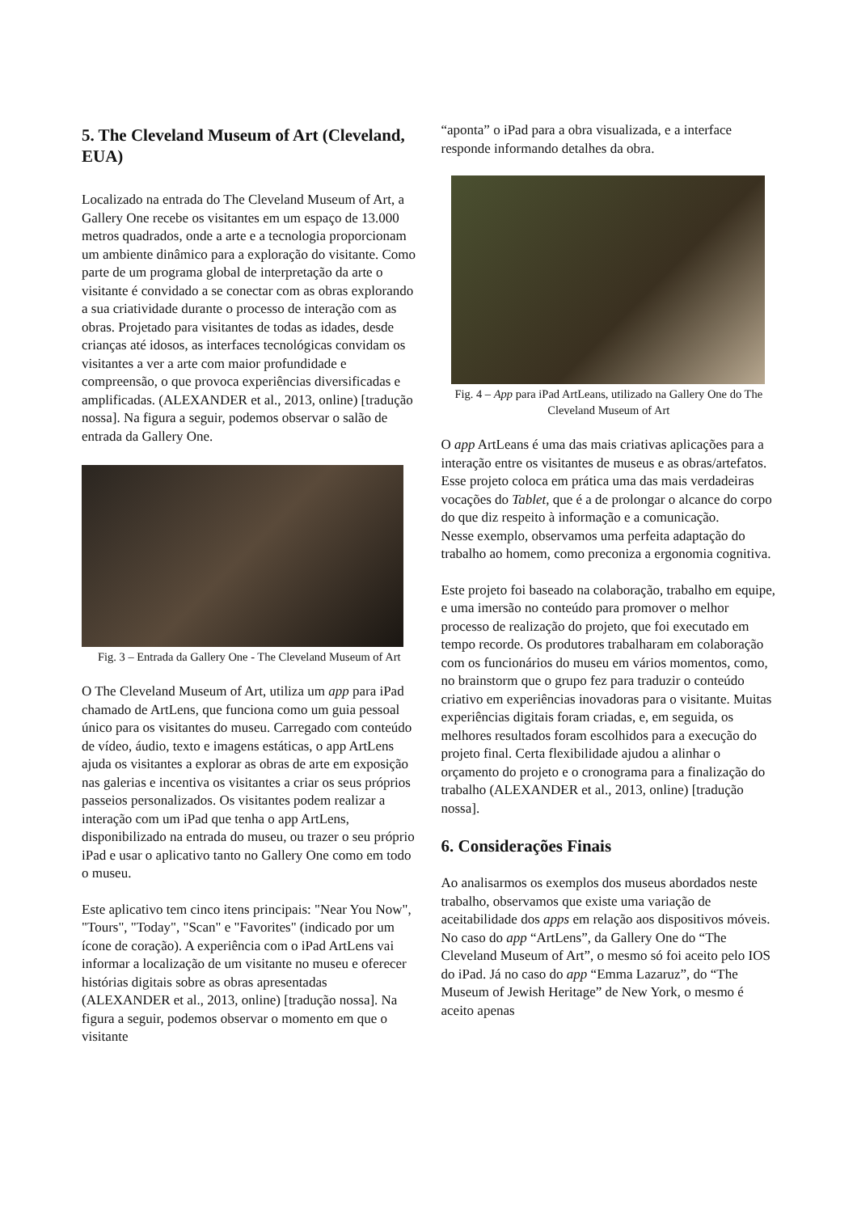5. The Cleveland Museum of Art (Cleveland, EUA)
Localizado na entrada do The Cleveland Museum of Art, a Gallery One recebe os visitantes em um espaço de 13.000 metros quadrados, onde a arte e a tecnologia proporcionam um ambiente dinâmico para a exploração do visitante. Como parte de um programa global de interpretação da arte o visitante é convidado a se conectar com as obras explorando a sua criatividade durante o processo de interação com as obras. Projetado para visitantes de todas as idades, desde crianças até idosos, as interfaces tecnológicas convidam os visitantes a ver a arte com maior profundidade e compreensão, o que provoca experiências diversificadas e amplificadas. (ALEXANDER et al., 2013, online) [tradução nossa]. Na figura a seguir, podemos observar o salão de entrada da Gallery One.
Fig. 3 – Entrada da Gallery One - The Cleveland Museum of Art
O The Cleveland Museum of Art, utiliza um app para iPad chamado de ArtLens, que funciona como um guia pessoal único para os visitantes do museu. Carregado com conteúdo de vídeo, áudio, texto e imagens estáticas, o app ArtLens ajuda os visitantes a explorar as obras de arte em exposição nas galerias e incentiva os visitantes a criar os seus próprios passeios personalizados. Os visitantes podem realizar a interação com um iPad que tenha o app ArtLens, disponibilizado na entrada do museu, ou trazer o seu próprio iPad e usar o aplicativo tanto no Gallery One como em todo o museu.
Este aplicativo tem cinco itens principais: "Near You Now", "Tours", "Today", "Scan" e "Favorites" (indicado por um ícone de coração). A experiência com o iPad ArtLens vai informar a localização de um visitante no museu e oferecer histórias digitais sobre as obras apresentadas (ALEXANDER et al., 2013, online) [tradução nossa]. Na figura a seguir, podemos observar o momento em que o visitante
“aponta” o iPad para a obra visualizada, e a interface responde informando detalhes da obra.
Fig. 4 – App para iPad ArtLeans, utilizado na Gallery One do The Cleveland Museum of Art
O app ArtLeans é uma das mais criativas aplicações para a interação entre os visitantes de museus e as obras/artefatos. Esse projeto coloca em prática uma das mais verdadeiras vocações do Tablet, que é a de prolongar o alcance do corpo do que diz respeito à informação e a comunicação.
Nesse exemplo, observamos uma perfeita adaptação do trabalho ao homem, como preconiza a ergonomia cognitiva.
Este projeto foi baseado na colaboração, trabalho em equipe, e uma imersão no conteúdo para promover o melhor processo de realização do projeto, que foi executado em tempo recorde. Os produtores trabalharam em colaboração com os funcionários do museu em vários momentos, como, no brainstorm que o grupo fez para traduzir o conteúdo criativo em experiências inovadoras para o visitante. Muitas experiências digitais foram criadas, e, em seguida, os melhores resultados foram escolhidos para a execução do projeto final. Certa flexibilidade ajudou a alinhar o orçamento do projeto e o cronograma para a finalização do trabalho (ALEXANDER et al., 2013, online) [tradução nossa].
6. Considerações Finais
Ao analisarmos os exemplos dos museus abordados neste trabalho, observamos que existe uma variação de aceitabilidade dos apps em relação aos dispositivos móveis. No caso do app “ArtLens”, da Gallery One do “The Cleveland Museum of Art”, o mesmo só foi aceito pelo IOS do iPad. Já no caso do app “Emma Lazaruz”, do “The Museum of Jewish Heritage” de New York, o mesmo é aceito apenas